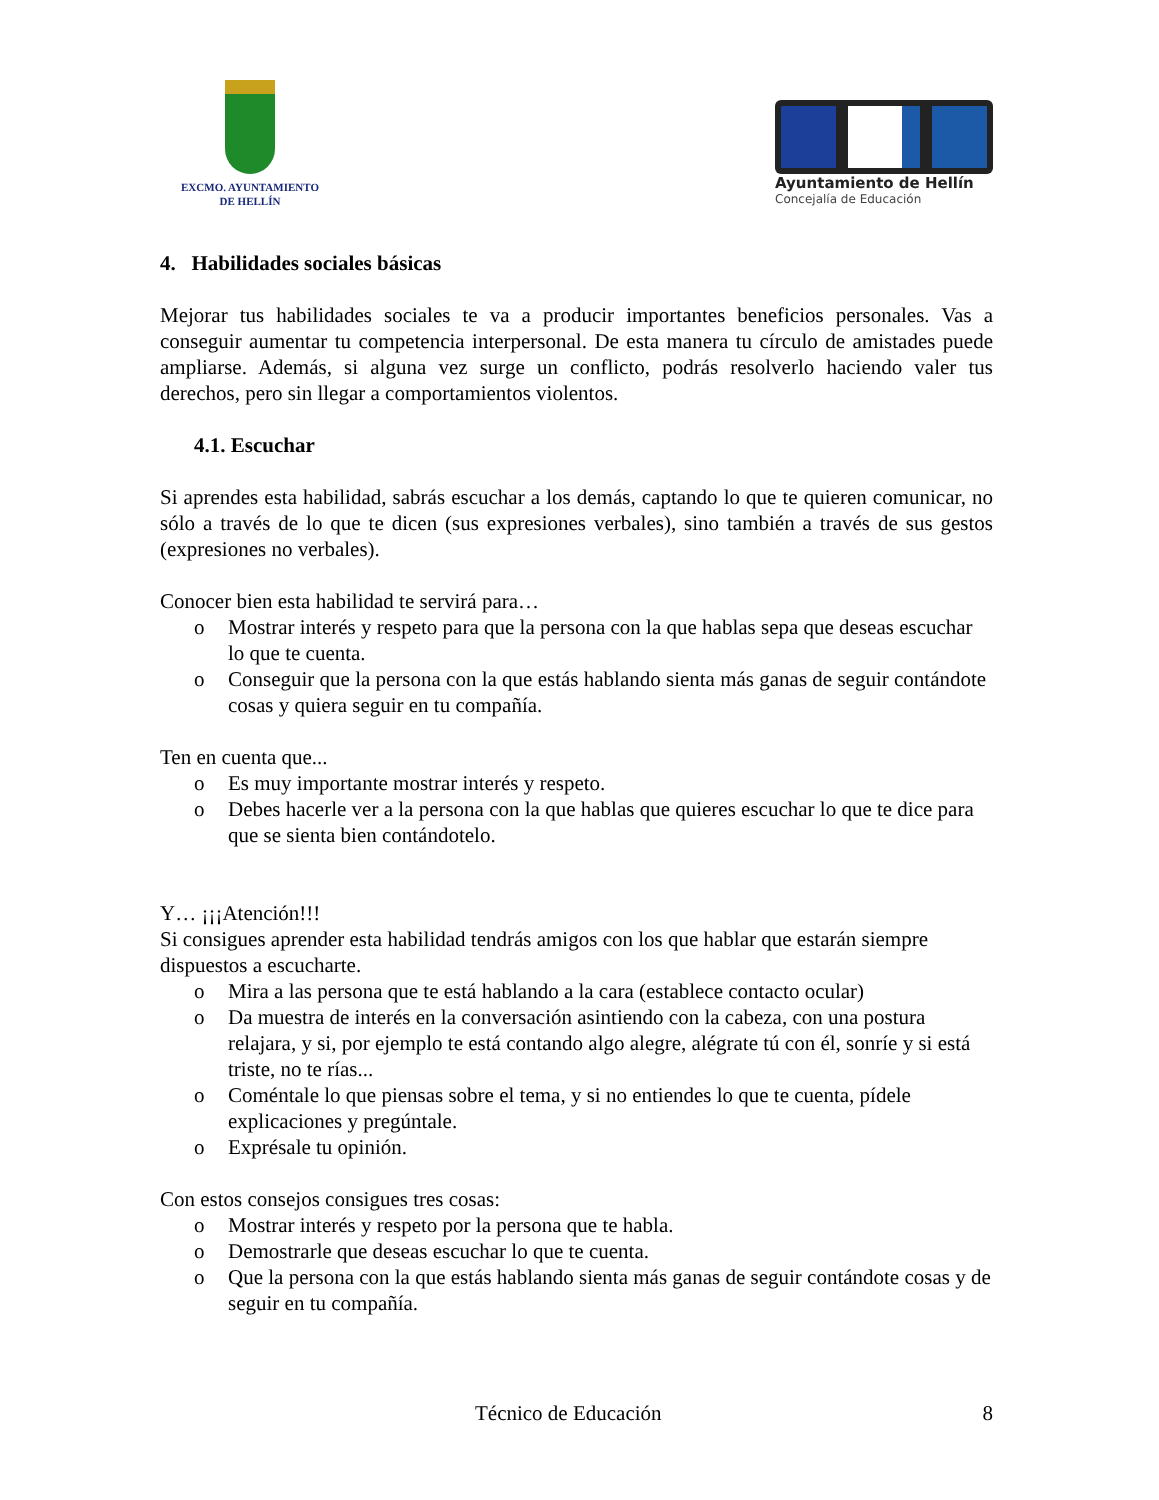EXCMO. AYUNTAMIENTO
DE HELLÍN
Ayuntamiento de Hellín
Concejalía de Educación
4. Habilidades sociales básicas
Mejorar tus habilidades sociales te va a producir importantes beneficios personales. Vas a conseguir aumentar tu competencia interpersonal. De esta manera tu círculo de amistades puede ampliarse. Además, si alguna vez surge un conflicto, podrás resolverlo haciendo valer tus derechos, pero sin llegar a comportamientos violentos.
4.1. Escuchar
Si aprendes esta habilidad, sabrás escuchar a los demás, captando lo que te quieren comunicar, no sólo a través de lo que te dicen (sus expresiones verbales), sino también a través de sus gestos (expresiones no verbales).
Conocer bien esta habilidad te servirá para…
o Mostrar interés y respeto para que la persona con la que hablas sepa que deseas escuchar lo que te cuenta.
o Conseguir que la persona con la que estás hablando sienta más ganas de seguir contándote cosas y quiera seguir en tu compañía.
Ten en cuenta que...
o Es muy importante mostrar interés y respeto.
o Debes hacerle ver a la persona con la que hablas que quieres escuchar lo que te dice para que se sienta bien contándotelo.
Y… ¡¡¡Atención!!!
Si consigues aprender esta habilidad tendrás amigos con los que hablar que estarán siempre dispuestos a escucharte.
o Mira a las persona que te está hablando a la cara (establece contacto ocular)
o Da muestra de interés en la conversación asintiendo con la cabeza, con una postura relajara, y si, por ejemplo te está contando algo alegre, alégrate tú con él, sonríe y si está triste, no te rías...
o Coméntale lo que piensas sobre el tema, y si no entiendes lo que te cuenta, pídele explicaciones y pregúntale.
o Exprésale tu opinión.
Con estos consejos consigues tres cosas:
o Mostrar interés y respeto por la persona que te habla.
o Demostrarle que deseas escuchar lo que te cuenta.
o Que la persona con la que estás hablando sienta más ganas de seguir contándote cosas y de seguir en tu compañía.
Técnico de Educación 8